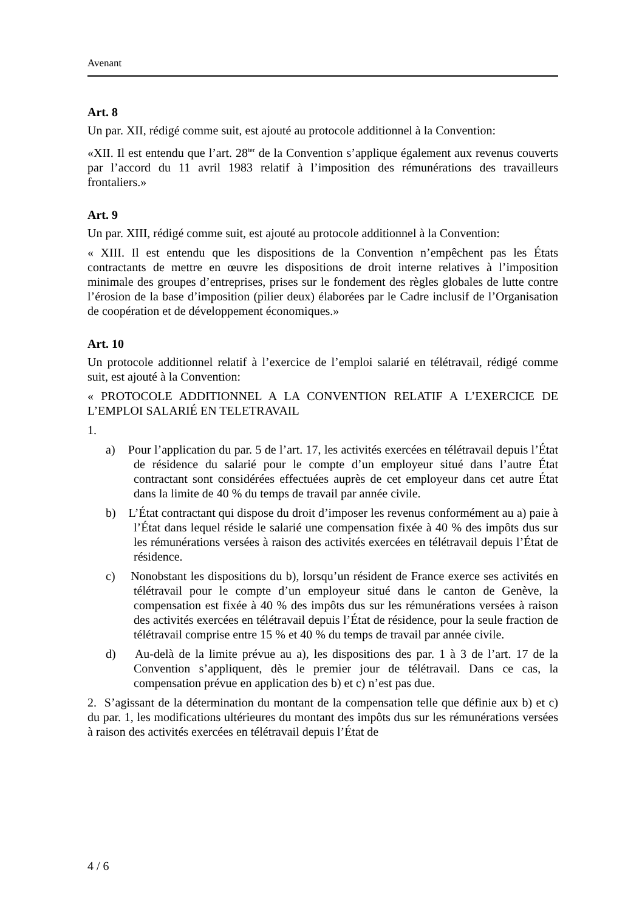Avenant
Art. 8
Un par. XII, rédigé comme suit, est ajouté au protocole additionnel à la Convention:
«XII. Il est entendu que l’art. 28<sup>ter</sup> de la Convention s’applique également aux revenus couverts par l’accord du 11 avril 1983 relatif à l’imposition des rémunérations des travailleurs frontaliers.»
Art. 9
Un par. XIII, rédigé comme suit, est ajouté au protocole additionnel à la Convention:
« XIII. Il est entendu que les dispositions de la Convention n’empêchent pas les États contractants de mettre en œuvre les dispositions de droit interne relatives à l’imposition minimale des groupes d’entreprises, prises sur le fondement des règles globales de lutte contre l’érosion de la base d’imposition (pilier deux) élaborées par le Cadre inclusif de l’Organisation de coopération et de développement économiques.»
Art. 10
Un protocole additionnel relatif à l’exercice de l’emploi salarié en télétravail, rédigé comme suit, est ajouté à la Convention:
« PROTOCOLE ADDITIONNEL A LA CONVENTION RELATIF A L’EXERCICE DE L’EMPLOI SALARIÉ EN TELETRAVAIL
1.
a) Pour l’application du par. 5 de l’art. 17, les activités exercées en télétravail depuis l’État de résidence du salarié pour le compte d’un employeur situé dans l’autre État contractant sont considérées effectuées auprès de cet employeur dans cet autre État dans la limite de 40 % du temps de travail par année civile.
b) L’État contractant qui dispose du droit d’imposer les revenus conformément au a) paie à l’État dans lequel réside le salarié une compensation fixée à 40 % des impôts dus sur les rémunérations versées à raison des activités exercées en télétravail depuis l’État de résidence.
c) Nonobstant les dispositions du b), lorsqu’un résident de France exerce ses activités en télétravail pour le compte d’un employeur situé dans le canton de Genève, la compensation est fixée à 40 % des impôts dus sur les rémunérations versées à raison des activités exercées en télétravail depuis l’État de résidence, pour la seule fraction de télétravail comprise entre 15 % et 40 % du temps de travail par année civile.
d) Au-delà de la limite prévue au a), les dispositions des par. 1 à 3 de l’art. 17 de la Convention s’appliquent, dès le premier jour de télétravail. Dans ce cas, la compensation prévue en application des b) et c) n’est pas due.
2. S’agissant de la détermination du montant de la compensation telle que définie aux b) et c) du par. 1, les modifications ultérieures du montant des impôts dus sur les rémunérations versées à raison des activités exercées en télétravail depuis l’État de
4 / 6